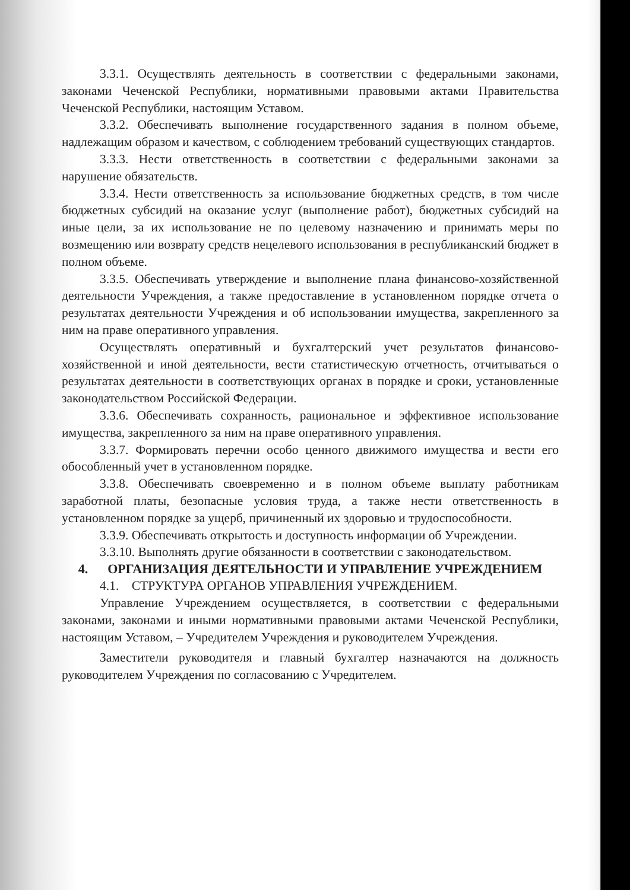3.3.1. Осуществлять деятельность в соответствии с федеральными законами, законами Чеченской Республики, нормативными правовыми актами Правительства Чеченской Республики, настоящим Уставом.
3.3.2. Обеспечивать выполнение государственного задания в полном объеме, надлежащим образом и качеством, с соблюдением требований существующих стандартов.
3.3.3. Нести ответственность в соответствии с федеральными законами за нарушение обязательств.
3.3.4. Нести ответственность за использование бюджетных средств, в том числе бюджетных субсидий на оказание услуг (выполнение работ), бюджетных субсидий на иные цели, за их использование не по целевому назначению и принимать меры по возмещению или возврату средств нецелевого использования в республиканский бюджет в полном объеме.
3.3.5. Обеспечивать утверждение и выполнение плана финансово-хозяйственной деятельности Учреждения, а также предоставление в установленном порядке отчета о результатах деятельности Учреждения и об использовании имущества, закрепленного за ним на праве оперативного управления.
Осуществлять оперативный и бухгалтерский учет результатов финансово-хозяйственной и иной деятельности, вести статистическую отчетность, отчитываться о результатах деятельности в соответствующих органах в порядке и сроки, установленные законодательством Российской Федерации.
3.3.6. Обеспечивать сохранность, рациональное и эффективное использование имущества, закрепленного за ним на праве оперативного управления.
3.3.7. Формировать перечни особо ценного движимого имущества и вести его обособленный учет в установленном порядке.
3.3.8. Обеспечивать своевременно и в полном объеме выплату работникам заработной платы, безопасные условия труда, а также нести ответственность в установленном порядке за ущерб, причиненный их здоровью и трудоспособности.
3.3.9. Обеспечивать открытость и доступность информации об Учреждении.
3.3.10. Выполнять другие обязанности в соответствии с законодательством.
4. ОРГАНИЗАЦИЯ ДЕЯТЕЛЬНОСТИ И УПРАВЛЕНИЕ УЧРЕЖДЕНИЕМ
4.1. СТРУКТУРА ОРГАНОВ УПРАВЛЕНИЯ УЧРЕЖДЕНИЕМ.
Управление Учреждением осуществляется, в соответствии с федеральными законами, законами и иными нормативными правовыми актами Чеченской Республики, настоящим Уставом, – Учредителем Учреждения и руководителем Учреждения.
Заместители руководителя и главный бухгалтер назначаются на должность руководителем Учреждения по согласованию с Учредителем.